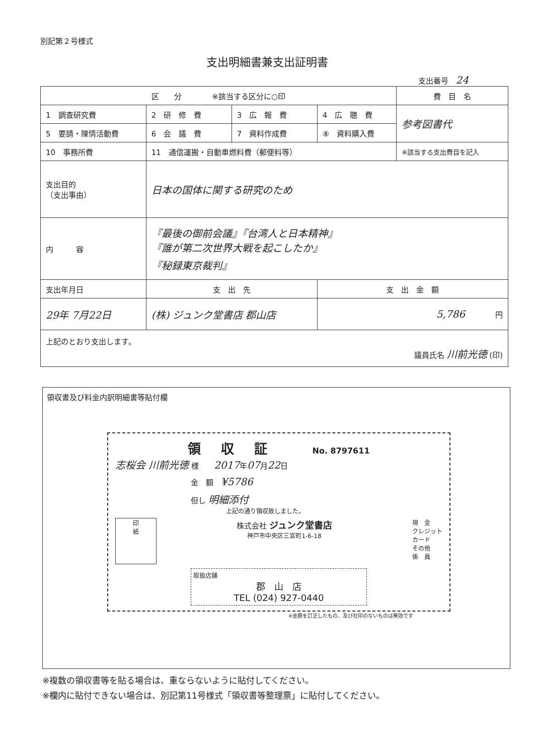別記第２号様式
支出明細書兼支出証明書
支出番号 24
| 区 分 ※該当する区分に○印 | | | | 費 目 名 |
| 1 調査研究費 | 2 研 修 費 | 3 広 報 費 | 4 広 聴 費 | 参考図書代 |
| 5 要請・陳情活動費 | 6 会 議 費 | 7 資料作成費 | ⑧ 資料購入費 | |
| 10 事務所費 | 11 通信運搬・自動車燃料費（郵便料等） | | | ※該当する支出費目を記入 |
| 支出目的 （支出事由） | 日本の国体に関する研究のため | | | |
| 内 容 | 『最後の御前会議』『台湾人と日本精神』 『誰が第二次世界大戦を起こしたか』 『秘録東京裁判』 | | | |
| 支出年月日 | 支 出 先 | | 支 出 金 額 | |
| 29年 7月22日 | (株) ジュンク堂書店 郡山店 | | 5,786 円 | |
| 上記のとおり支出します。 議員氏名 川前光徳 (印) | | | | |
領収書及び料金内訳明細書等貼付欄
領収証 No. 8797611
志桜会 川前光徳 様　　2017年07月22日
金　額　¥5786
但し 明細添付
上記の通り領収致しました。
印
紙
株式会社 ジュンク堂書店
神戸市中央区三宮町1-6-18
現　金
クレジット
カード
その他
係　員
取扱店舗
郡　山　店
TEL (024) 927-0440
※金額を訂正したもの、及び社印のないものは無効です
※複数の領収書等を貼る場合は、重ならないように貼付してください。
※欄内に貼付できない場合は、別記第11号様式「領収書等整理票」に貼付してください。